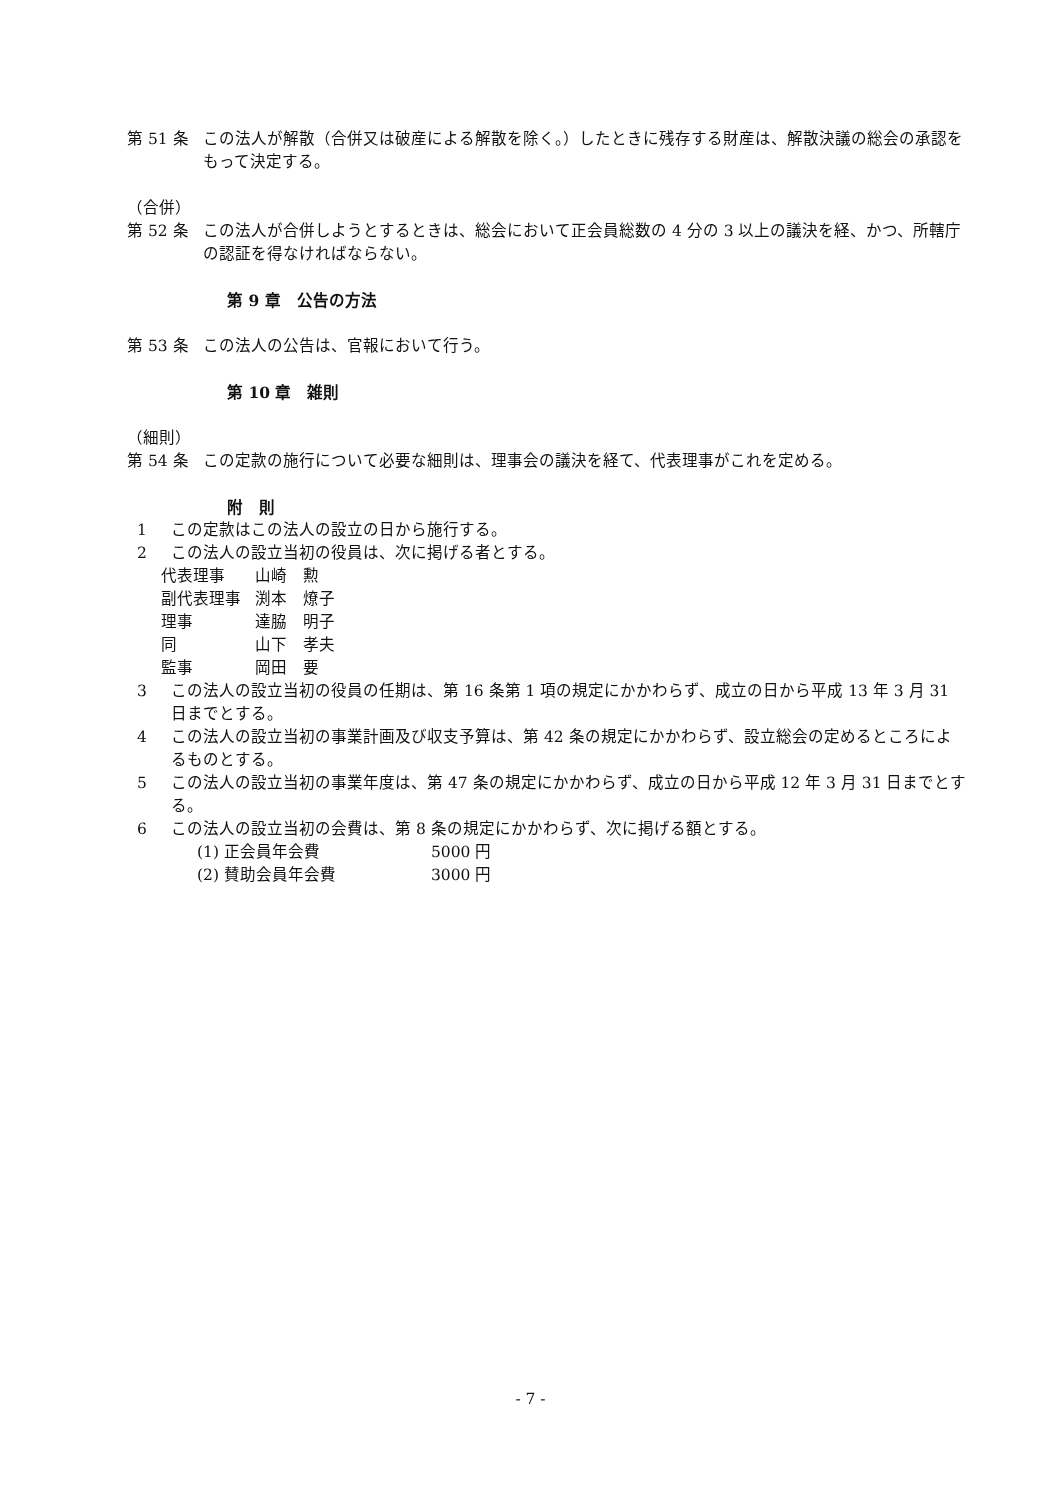第 51 条 この法人が解散（合併又は破産による解散を除く。）したときに残存する財産は、解散決議の総会の承認をもって決定する。
（合併）
第 52 条 この法人が合併しようとするときは、総会において正会員総数の 4 分の 3 以上の議決を経、かつ、所轄庁の認証を得なければならない。
第 9 章　公告の方法
第 53 条 この法人の公告は、官報において行う。
第 10 章　雑則
（細則）
第 54 条 この定款の施行について必要な細則は、理事会の議決を経て、代表理事がこれを定める。
附　則
1 この定款はこの法人の設立の日から施行する。
2 この法人の設立当初の役員は、次に掲げる者とする。
| 代表理事 | 山崎 勲 |
| 副代表理事 | 渕本 燎子 |
| 理事 | 達脇 明子 |
| 同 | 山下 孝夫 |
| 監事 | 岡田 要 |
3 この法人の設立当初の役員の任期は、第 16 条第 1 項の規定にかかわらず、成立の日から平成 13 年 3 月 31 日までとする。
4 この法人の設立当初の事業計画及び収支予算は、第 42 条の規定にかかわらず、設立総会の定めるところによるものとする。
5 この法人の設立当初の事業年度は、第 47 条の規定にかかわらず、成立の日から平成 12 年 3 月 31 日までとする。
6 この法人の設立当初の会費は、第 8 条の規定にかかわらず、次に掲げる額とする。
| (1) 正会員年会費 | 5000 円 |
| (2) 賛助会員年会費 | 3000 円 |
- 7 -